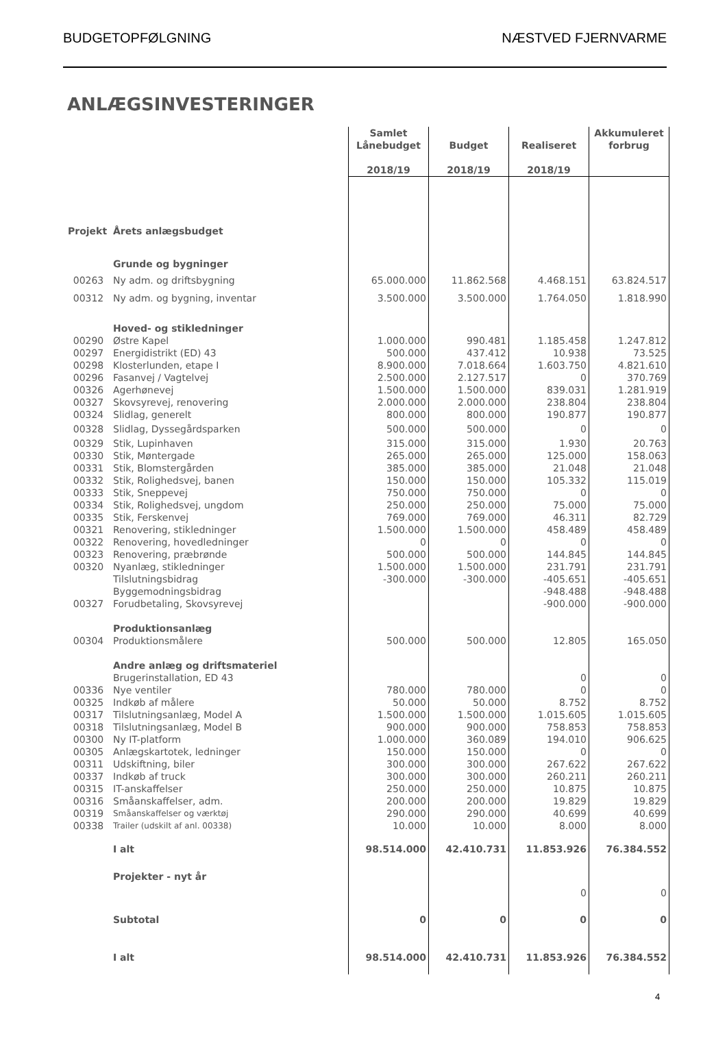BUDGETOPFØLGNING NÆSTVED FJERNVARME
ANLÆGSINVESTERINGER
| | | Samlet Lånebudget 2018/19 | Budget 2018/19 | Realiseret 2018/19 | Akkumuleret forbrug |
| --- | --- | --- | --- | --- | --- |
| Projekt | Årets anlægsbudget | | | | |
| | Grunde og bygninger | | | | |
| 00263 | Ny adm. og driftsbygning | 65.000.000 | 11.862.568 | 4.468.151 | 63.824.517 |
| 00312 | Ny adm. og bygning, inventar | 3.500.000 | 3.500.000 | 1.764.050 | 1.818.990 |
| | Hoved- og stikledninger | | | | |
| 00290 | Østre Kapel | 1.000.000 | 990.481 | 1.185.458 | 1.247.812 |
| 00297 | Energidistrikt (ED) 43 | 500.000 | 437.412 | 10.938 | 73.525 |
| 00298 | Klosterlunden, etape I | 8.900.000 | 7.018.664 | 1.603.750 | 4.821.610 |
| 00296 | Fasanvej / Vagtelvej | 2.500.000 | 2.127.517 | 0 | 370.769 |
| 00326 | Agerhønevej | 1.500.000 | 1.500.000 | 839.031 | 1.281.919 |
| 00327 | Skovsyrevej, renovering | 2.000.000 | 2.000.000 | 238.804 | 238.804 |
| 00324 | Slidlag, generelt | 800.000 | 800.000 | 190.877 | 190.877 |
| 00328 | Slidlag, Dyssegårdsparken | 500.000 | 500.000 | 0 | 0 |
| 00329 | Stik, Lupinhaven | 315.000 | 315.000 | 1.930 | 20.763 |
| 00330 | Stik, Møntergade | 265.000 | 265.000 | 125.000 | 158.063 |
| 00331 | Stik, Blomstergården | 385.000 | 385.000 | 21.048 | 21.048 |
| 00332 | Stik, Rolighedsvej, banen | 150.000 | 150.000 | 105.332 | 115.019 |
| 00333 | Stik, Sneppevej | 750.000 | 750.000 | 0 | 0 |
| 00334 | Stik, Rolighedsvej, ungdom | 250.000 | 250.000 | 75.000 | 75.000 |
| 00335 | Stik, Ferskenvej | 769.000 | 769.000 | 46.311 | 82.729 |
| 00321 | Renovering, stikledninger | 1.500.000 | 1.500.000 | 458.489 | 458.489 |
| 00322 | Renovering, hovedledninger | 0 | 0 | 0 | 0 |
| 00323 | Renovering, præbrønde | 500.000 | 500.000 | 144.845 | 144.845 |
| 00320 | Nyanlæg, stikledninger | 1.500.000 | 1.500.000 | 231.791 | 231.791 |
| | Tilslutningsbidrag | -300.000 | -300.000 | -405.651 | -405.651 |
| | Byggemodningsbidrag | | | -948.488 | -948.488 |
| 00327 | Forudbetaling, Skovsyrevej | | | -900.000 | -900.000 |
| | Produktionsanlæg | | | | |
| 00304 | Produktionsmålere | 500.000 | 500.000 | 12.805 | 165.050 |
| | Andre anlæg og driftsmateriel | | | | |
| | Brugerinstallation, ED 43 | | | 0 | 0 |
| 00336 | Nye ventiler | 780.000 | 780.000 | 0 | 0 |
| 00325 | Indkøb af målere | 50.000 | 50.000 | 8.752 | 8.752 |
| 00317 | Tilslutningsanlæg, Model A | 1.500.000 | 1.500.000 | 1.015.605 | 1.015.605 |
| 00318 | Tilslutningsanlæg, Model B | 900.000 | 900.000 | 758.853 | 758.853 |
| 00300 | Ny IT-platform | 1.000.000 | 360.089 | 194.010 | 906.625 |
| 00305 | Anlægskartotek, ledninger | 150.000 | 150.000 | 0 | 0 |
| 00311 | Udskiftning, biler | 300.000 | 300.000 | 267.622 | 267.622 |
| 00337 | Indkøb af truck | 300.000 | 300.000 | 260.211 | 260.211 |
| 00315 | IT-anskaffelser | 250.000 | 250.000 | 10.875 | 10.875 |
| 00316 | Småanskaffelser, adm. | 200.000 | 200.000 | 19.829 | 19.829 |
| 00319 | Småanskaffelser og værktøj | 290.000 | 290.000 | 40.699 | 40.699 |
| 00338 | Trailer (udskilt af anl. 00338) | 10.000 | 10.000 | 8.000 | 8.000 |
| | I alt | 98.514.000 | 42.410.731 | 11.853.926 | 76.384.552 |
| | Projekter - nyt år | | | | |
| | | | | 0 | 0 |
| | Subtotal | 0 | 0 | 0 | 0 |
| | I alt | 98.514.000 | 42.410.731 | 11.853.926 | 76.384.552 |
4